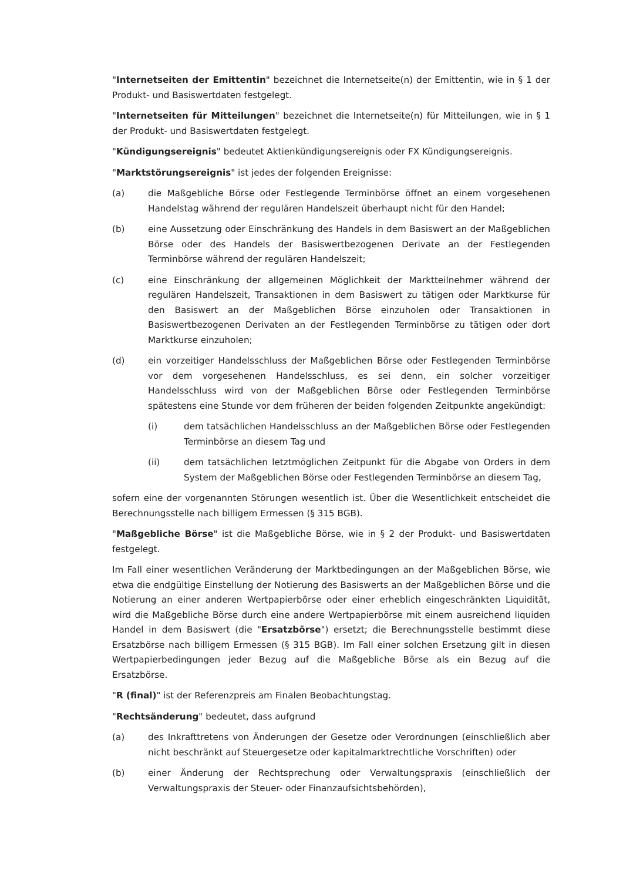"Internetseiten der Emittentin" bezeichnet die Internetseite(n) der Emittentin, wie in § 1 der Produkt- und Basiswertdaten festgelegt.
"Internetseiten für Mitteilungen" bezeichnet die Internetseite(n) für Mitteilungen, wie in § 1 der Produkt- und Basiswertdaten festgelegt.
"Kündigungsereignis" bedeutet Aktienkündigungsereignis oder FX Kündigungsereignis.
"Marktstörungsereignis" ist jedes der folgenden Ereignisse:
(a) die Maßgebliche Börse oder Festlegende Terminbörse öffnet an einem vorgesehenen Handelstag während der regulären Handelszeit überhaupt nicht für den Handel;
(b) eine Aussetzung oder Einschränkung des Handels in dem Basiswert an der Maßgeblichen Börse oder des Handels der Basiswertbezogenen Derivate an der Festlegenden Terminbörse während der regulären Handelszeit;
(c) eine Einschränkung der allgemeinen Möglichkeit der Marktteilnehmer während der regulären Handelszeit, Transaktionen in dem Basiswert zu tätigen oder Marktkurse für den Basiswert an der Maßgeblichen Börse einzuholen oder Transaktionen in Basiswertbezogenen Derivaten an der Festlegenden Terminbörse zu tätigen oder dort Marktkurse einzuholen;
(d) ein vorzeitiger Handelsschluss der Maßgeblichen Börse oder Festlegenden Terminbörse vor dem vorgesehenen Handelsschluss, es sei denn, ein solcher vorzeitiger Handelsschluss wird von der Maßgeblichen Börse oder Festlegenden Terminbörse spätestens eine Stunde vor dem früheren der beiden folgenden Zeitpunkte angekündigt:
(i) dem tatsächlichen Handelsschluss an der Maßgeblichen Börse oder Festlegenden Terminbörse an diesem Tag und
(ii) dem tatsächlichen letztmöglichen Zeitpunkt für die Abgabe von Orders in dem System der Maßgeblichen Börse oder Festlegenden Terminbörse an diesem Tag,
sofern eine der vorgenannten Störungen wesentlich ist. Über die Wesentlichkeit entscheidet die Berechnungsstelle nach billigem Ermessen (§ 315 BGB).
"Maßgebliche Börse" ist die Maßgebliche Börse, wie in § 2 der Produkt- und Basiswertdaten festgelegt.
Im Fall einer wesentlichen Veränderung der Marktbedingungen an der Maßgeblichen Börse, wie etwa die endgültige Einstellung der Notierung des Basiswerts an der Maßgeblichen Börse und die Notierung an einer anderen Wertpapierbörse oder einer erheblich eingeschränkten Liquidität, wird die Maßgebliche Börse durch eine andere Wertpapierbörse mit einem ausreichend liquiden Handel in dem Basiswert (die "Ersatzbörse") ersetzt; die Berechnungsstelle bestimmt diese Ersatzbörse nach billigem Ermessen (§ 315 BGB). Im Fall einer solchen Ersetzung gilt in diesen Wertpapierbedingungen jeder Bezug auf die Maßgebliche Börse als ein Bezug auf die Ersatzbörse.
"R (final)" ist der Referenzpreis am Finalen Beobachtungstag.
"Rechtsänderung" bedeutet, dass aufgrund
(a) des Inkrafttretens von Änderungen der Gesetze oder Verordnungen (einschließlich aber nicht beschränkt auf Steuergesetze oder kapitalmarktrechtliche Vorschriften) oder
(b) einer Änderung der Rechtsprechung oder Verwaltungspraxis (einschließlich der Verwaltungspraxis der Steuer- oder Finanzaufsichtsbehörden),